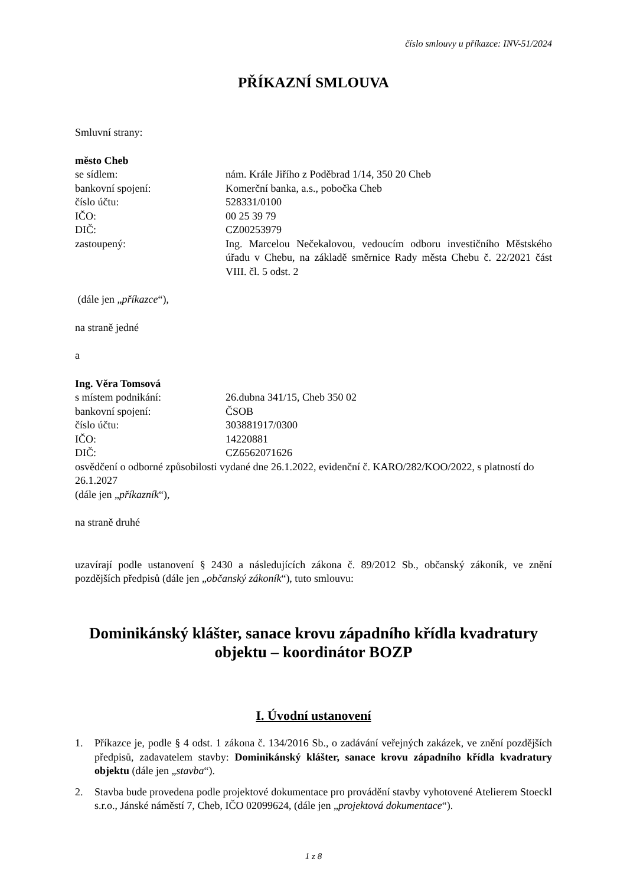číslo smlouvy u příkazce: INV-51/2024
PŘÍKAZNÍ SMLOUVA
Smluvní strany:
město Cheb
se sídlem: nám. Krále Jiřího z Poděbrad 1/14, 350 20 Cheb
bankovní spojení: Komerční banka, a.s., pobočka Cheb
číslo účtu: 528331/0100
IČO: 00 25 39 79
DIČ: CZ00253979
zastoupený: Ing. Marcelou Nečekalovou, vedoucím odboru investičního Městského úřadu v Chebu, na základě směrnice Rady města Chebu č. 22/2021 část VIII. čl. 5 odst. 2
(dále jen „příkazce“),
na straně jedné
a
Ing. Věra Tomsová
s místem podnikání: 26.dubna 341/15, Cheb 350 02
bankovní spojení: ČSOB
číslo účtu: 303881917/0300
IČO: 14220881
DIČ: CZ6562071626
osvědčení o odborné způsobilosti vydané dne 26.1.2022, evidenční č. KARO/282/KOO/2022, s platností do 26.1.2027
(dále jen „příkazník“),
na straně druhé
uzavírají podle ustanovení § 2430 a následujících zákona č. 89/2012 Sb., občanský zákoník, ve znění pozdějších předpisů (dále jen „občanský zákoník“), tuto smlouvu:
Dominikánský klášter, sanace krovu západního křídla kvadratury objektu – koordinátor BOZP
I. Úvodní ustanovení
1. Příkazce je, podle § 4 odst. 1 zákona č. 134/2016 Sb., o zadávání veřejných zakázek, ve znění pozdějších předpisů, zadavatelem stavby: Dominikánský klášter, sanace krovu západního křídla kvadratury objektu (dále jen „stavba“).
2. Stavba bude provedena podle projektové dokumentace pro provádění stavby vyhotovené Atelierem Stoeckl s.r.o., Jánské náměstí 7, Cheb, IČO 02099624, (dále jen „projektová dokumentace“).
1 z 8